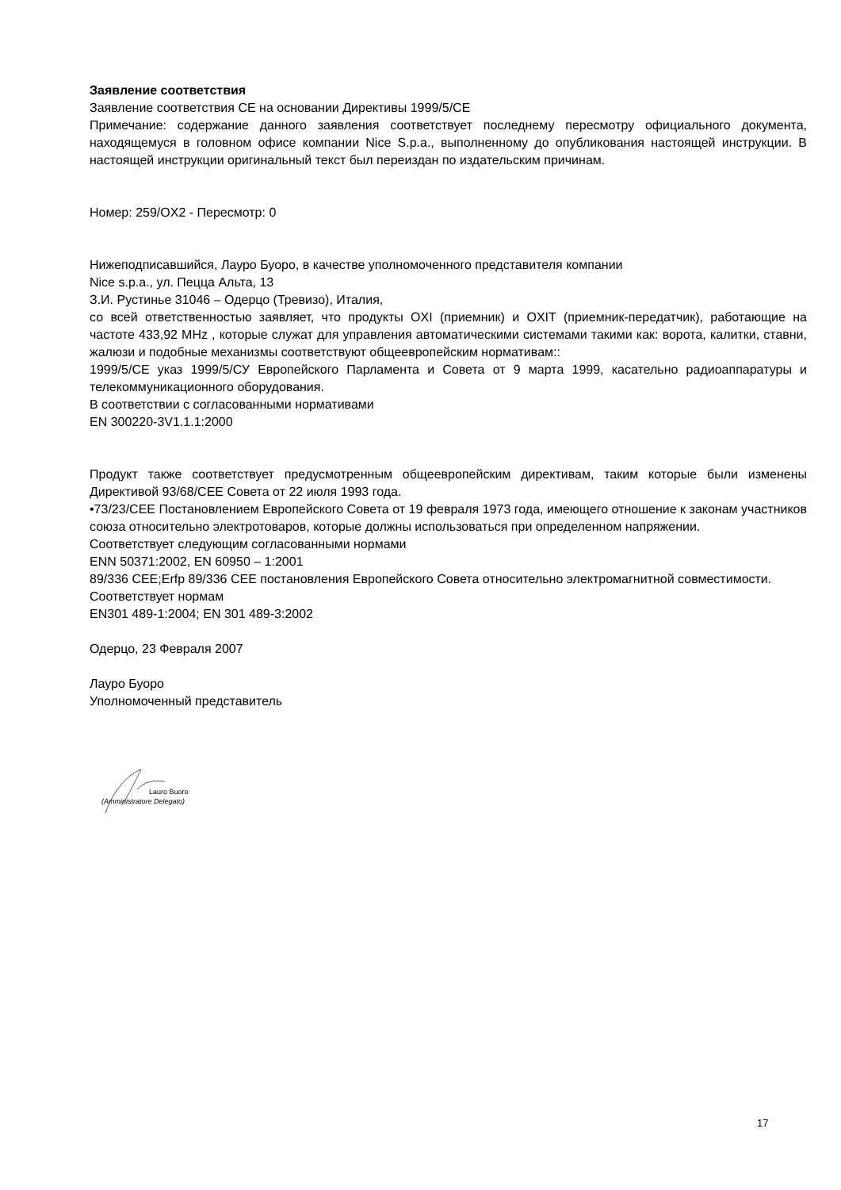Заявление соответствия
Заявление соответствия CE на основании Директивы 1999/5/CE
Примечание: содержание данного заявления соответствует последнему пересмотру официального документа, находящемуся в головном офисе компании Nice S.p.a., выполненному до опубликования настоящей инструкции. В настоящей инструкции оригинальный текст был переиздан по издательским причинам.
Номер: 259/OX2 - Пересмотр: 0
Нижеподписавшийся, Лауро Буоро, в качестве уполномоченного представителя компании
Nice s.p.a., ул. Пецца Альта, 13
З.И. Рустинье 31046 – Одерцо (Тревизо), Италия,
со всей ответственностью заявляет, что продукты OXI (приемник) и OXIT (приемник-передатчик), работающие на частоте 433,92 MHz , которые служат для управления автоматическими системами такими как: ворота, калитки, ставни, жалюзи и подобные механизмы соответствуют общеевропейским нормативам::
1999/5/CE указ 1999/5/СУ Европейского Парламента и Совета от 9 марта 1999, касательно радиоаппаратуры и телекоммуникационного оборудования.
В соответствии с согласованными нормативами
EN 300220-3V1.1.1:2000
Продукт также соответствует предусмотренным общеевропейским директивам, таким которые были изменены Директивой 93/68/CEE Совета от 22 июля 1993 года.
•73/23/CEE Постановлением Европейского Совета от 19 февраля 1973 года, имеющего отношение к законам участников союза относительно электротоваров, которые должны использоваться при определенном напряжении.
Соответствует следующим согласованными нормами
ENN 50371:2002, EN 60950 – 1:2001
89/336 CEE;Erfp 89/336 CEE постановления Европейского Совета относительно электромагнитной совместимости.
Соответствует нормам
EN301 489-1:2004; EN 301 489-3:2002
Одерцо, 23 Февраля 2007
Лауро Буоро
Уполномоченный представитель
Lauro Buoro
(Amministratore Delegato)
17